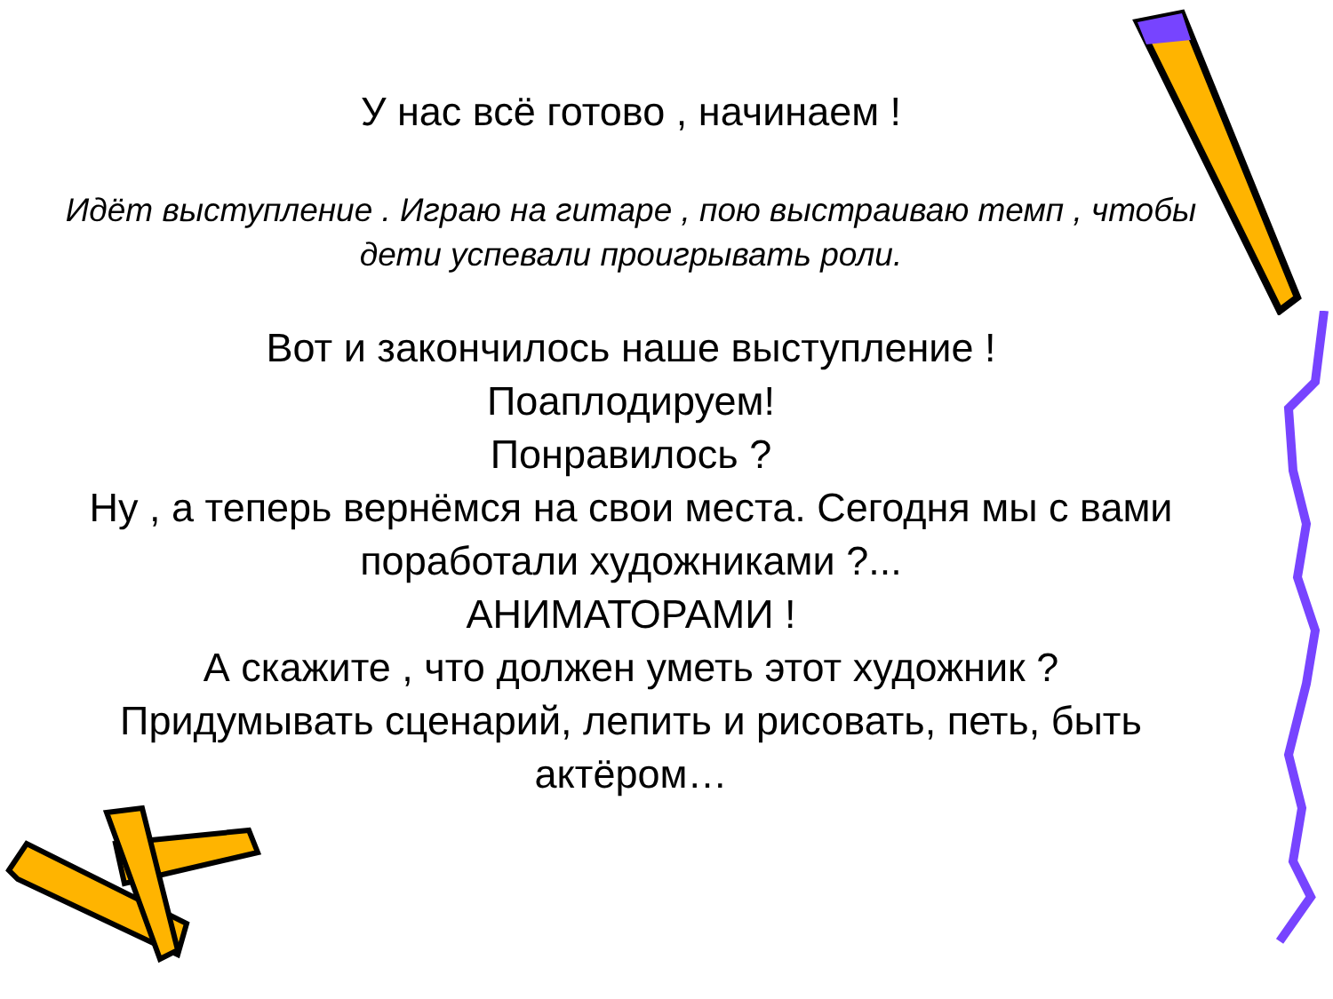У нас всё готово , начинаем !
Идёт выступление . Играю на гитаре , пою выстраиваю темп , чтобы дети успевали проигрывать роли.
Вот и закончилось наше выступление !
Поаплодируем!
Понравилось ?
Ну , а теперь вернёмся на свои места. Сегодня мы с вами поработали художниками ?...
АНИМАТОРАМИ !
А скажите , что должен уметь этот художник ?
Придумывать сценарий, лепить и рисовать, петь, быть актёром…